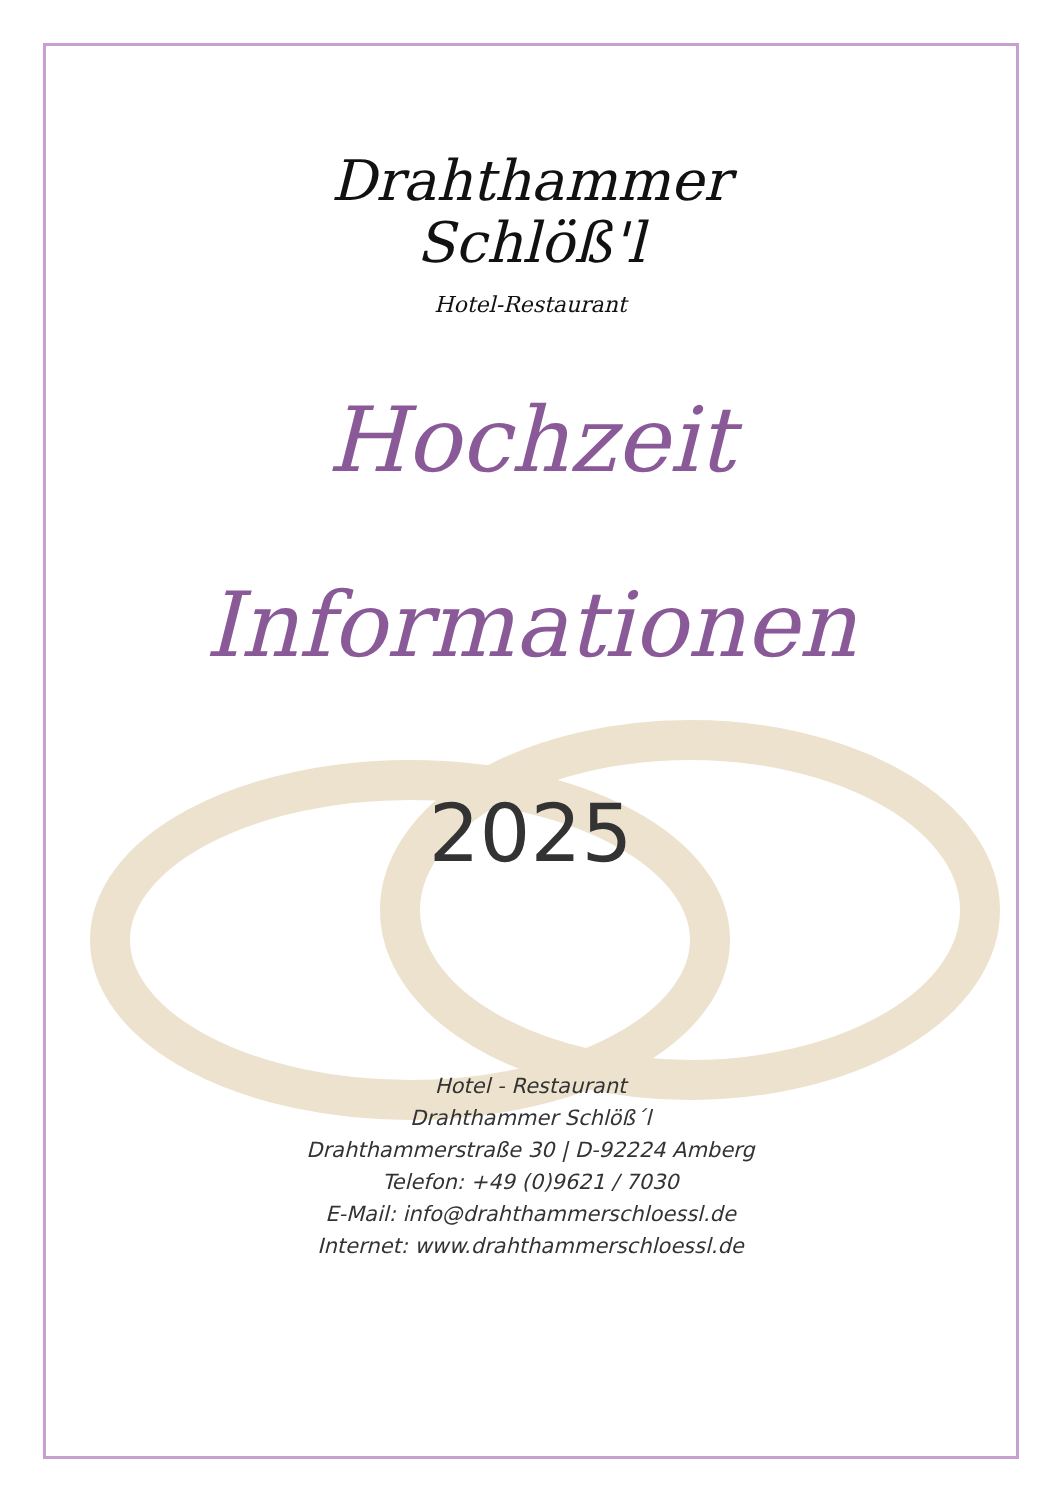Drahthammer
Schlöß'l
Hotel-Restaurant
Hochzeit
Informationen
2025
Hotel - Restaurant
Drahthammer Schlöß´l
Drahthammerstraße 30 | D-92224 Amberg
Telefon: +49 (0)9621 / 7030
E-Mail: info@drahthammerschloessl.de
Internet: www.drahthammerschloessl.de